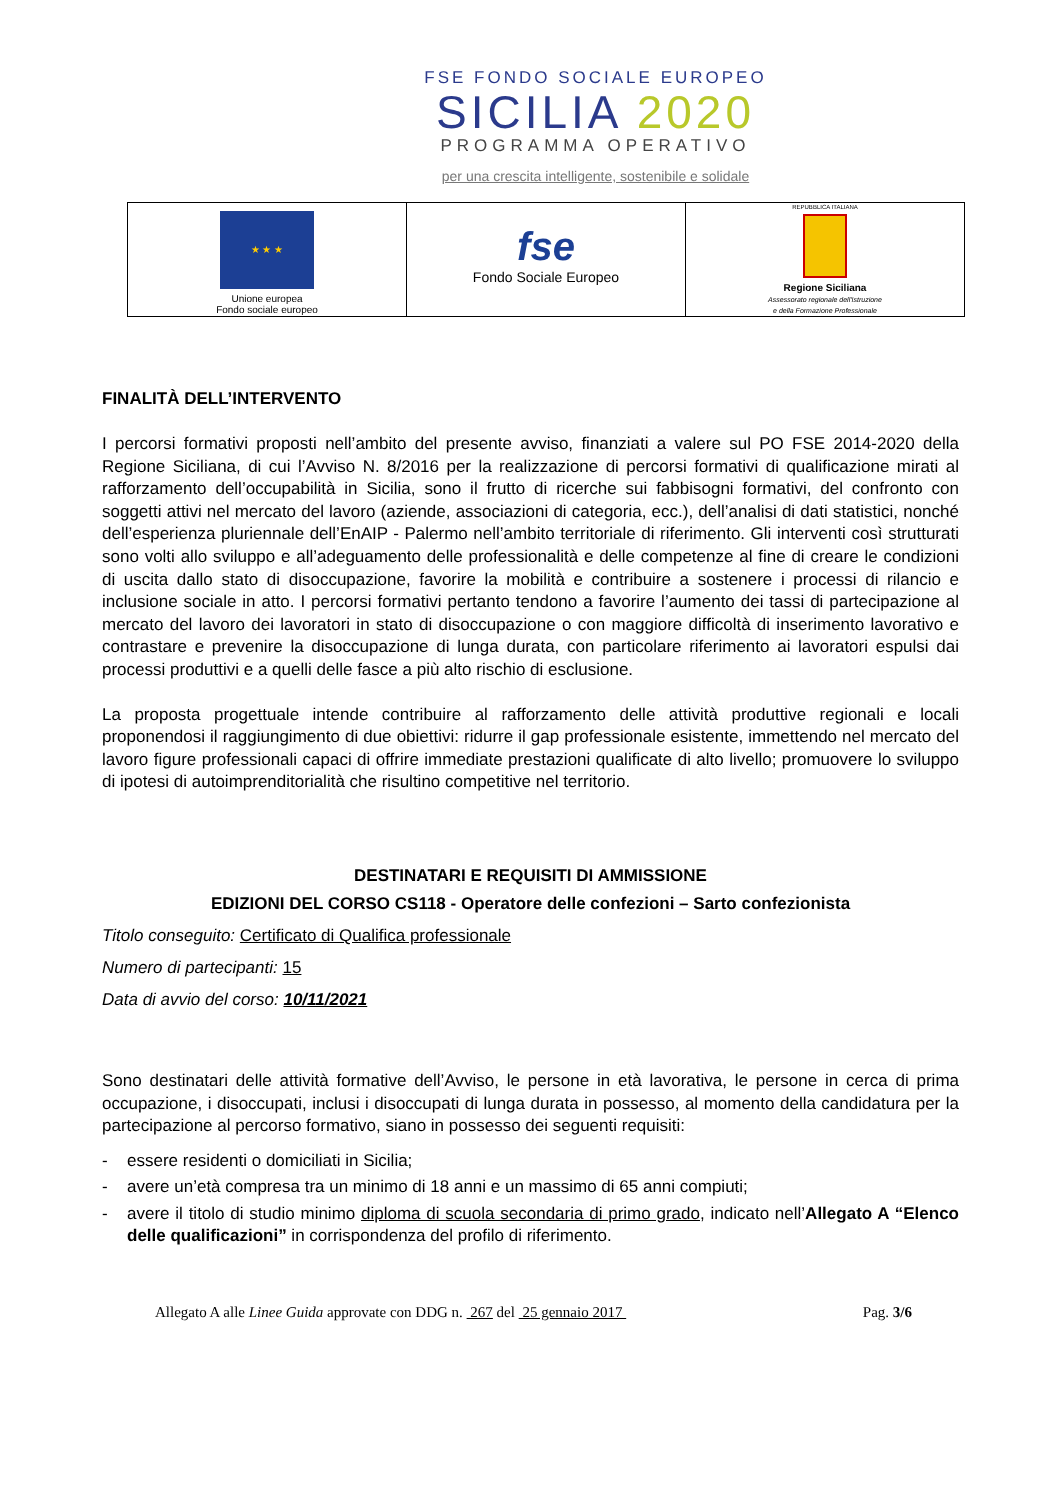FSE FONDO SOCIALE EUROPEO
SICILIA 2020
PROGRAMMA OPERATIVO
per una crescita intelligente, sostenibile e solidale
| ★ ★ ★ Unione europea Fondo sociale europeo | fse Fondo Sociale Europeo | REPUBBLICA ITALIANA Regione Siciliana Assessorato regionale dell'Istruzione e della Formazione Professionale |
FINALITÀ DELL’INTERVENTO
I percorsi formativi proposti nell’ambito del presente avviso, finanziati a valere sul PO FSE 2014-2020 della Regione Siciliana, di cui l’Avviso N. 8/2016 per la realizzazione di percorsi formativi di qualificazione mirati al rafforzamento dell’occupabilità in Sicilia, sono il frutto di ricerche sui fabbisogni formativi, del confronto con soggetti attivi nel mercato del lavoro (aziende, associazioni di categoria, ecc.), dell’analisi di dati statistici, nonché dell’esperienza pluriennale dell’EnAIP - Palermo nell’ambito territoriale di riferimento. Gli interventi così strutturati sono volti allo sviluppo e all’adeguamento delle professionalità e delle competenze al fine di creare le condizioni di uscita dallo stato di disoccupazione, favorire la mobilità e contribuire a sostenere i processi di rilancio e inclusione sociale in atto. I percorsi formativi pertanto tendono a favorire l’aumento dei tassi di partecipazione al mercato del lavoro dei lavoratori in stato di disoccupazione o con maggiore difficoltà di inserimento lavorativo e contrastare e prevenire la disoccupazione di lunga durata, con particolare riferimento ai lavoratori espulsi dai processi produttivi e a quelli delle fasce a più alto rischio di esclusione.
La proposta progettuale intende contribuire al rafforzamento delle attività produttive regionali e locali proponendosi il raggiungimento di due obiettivi: ridurre il gap professionale esistente, immettendo nel mercato del lavoro figure professionali capaci di offrire immediate prestazioni qualificate di alto livello; promuovere lo sviluppo di ipotesi di autoimprenditorialità che risultino competitive nel territorio.
DESTINATARI E REQUISITI DI AMMISSIONE
EDIZIONI DEL CORSO CS118 - Operatore delle confezioni – Sarto confezionista
Titolo conseguito: Certificato di Qualifica professionale
Numero di partecipanti: 15
Data di avvio del corso: 10/11/2021
Sono destinatari delle attività formative dell’Avviso, le persone in età lavorativa, le persone in cerca di prima occupazione, i disoccupati, inclusi i disoccupati di lunga durata in possesso, al momento della candidatura per la partecipazione al percorso formativo, siano in possesso dei seguenti requisiti:
- essere residenti o domiciliati in Sicilia;
- avere un’età compresa tra un minimo di 18 anni e un massimo di 65 anni compiuti;
- avere il titolo di studio minimo diploma di scuola secondaria di primo grado, indicato nell’Allegato A “Elenco delle qualificazioni” in corrispondenza del profilo di riferimento.
Allegato A alle Linee Guida approvate con DDG n. 267 del 25 gennaio 2017 Pag. 3/6